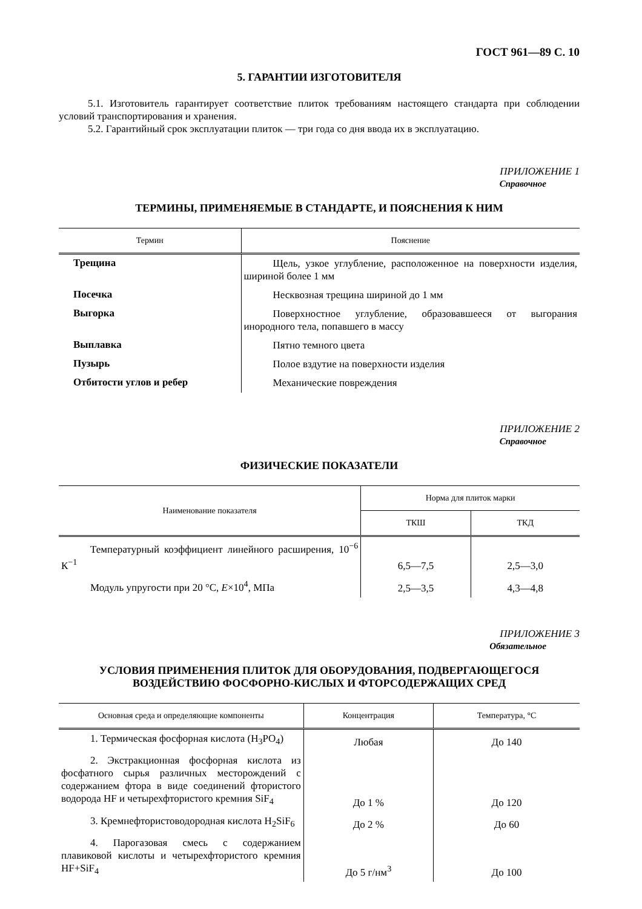ГОСТ 961—89 С. 10
5. ГАРАНТИИ ИЗГОТОВИТЕЛЯ
5.1. Изготовитель гарантирует соответствие плиток требованиям настоящего стандарта при соблюдении условий транспортирования и хранения.
5.2. Гарантийный срок эксплуатации плиток — три года со дня ввода их в эксплуатацию.
ПРИЛОЖЕНИЕ 1
Справочное
ТЕРМИНЫ, ПРИМЕНЯЕМЫЕ В СТАНДАРТЕ, И ПОЯСНЕНИЯ К НИМ
| Термин | Пояснение |
| --- | --- |
| Трещина | Щель, узкое углубление, расположенное на поверхности изделия, шириной более 1 мм |
| Посечка | Несквозная трещина шириной до 1 мм |
| Выгорка | Поверхностное углубление, образовавшееся от выгорания инородного тела, попавшего в массу |
| Выплавка | Пятно темного цвета |
| Пузырь | Полое вздутие на поверхности изделия |
| Отбитости углов и ребер | Механические повреждения |
ПРИЛОЖЕНИЕ 2
Справочное
ФИЗИЧЕСКИЕ ПОКАЗАТЕЛИ
| Наименование показателя | Норма для плиток марки | |
| --- | --- | --- |
| | ТКШ | ТКД |
| Температурный коэффициент линейного расширения, 10<sup>−6</sup> К<sup>−1</sup> | 6,5—7,5 | 2,5—3,0 |
| Модуль упругости при 20 °С, E ×10<sup>4</sup>, МПа | 2,5—3,5 | 4,3—4,8 |
ПРИЛОЖЕНИЕ 3
Обязательное
УСЛОВИЯ ПРИМЕНЕНИЯ ПЛИТОК ДЛЯ ОБОРУДОВАНИЯ, ПОДВЕРГАЮЩЕГОСЯ
ВОЗДЕЙСТВИЮ ФОСФОРНО-КИСЛЫХ И ФТОРСОДЕРЖАЩИХ СРЕД
| Основная среда и определяющие компоненты | Концентрация | Температура, °С |
| --- | --- | --- |
| 1. Термическая фосфорная кислота (H<sub>3</sub>PO<sub>4</sub>) | Любая | До 140 |
| 2. Экстракционная фосфорная кислота из фосфатного сырья различных месторождений с содержанием фтора в виде соединений фтористого водорода HF и четырехфтористого кремния SiF<sub>4</sub> | До 1 % | До 120 |
| 3. Кремнефтористоводородная кислота H<sub>2</sub>SiF<sub>6</sub> | До 2 % | До 60 |
| 4. Парогазовая смесь с содержанием плавиковой кислоты и четырехфтористого кремния HF+SiF<sub>4</sub> | До 5 г/нм<sup>3</sup> | До 100 |